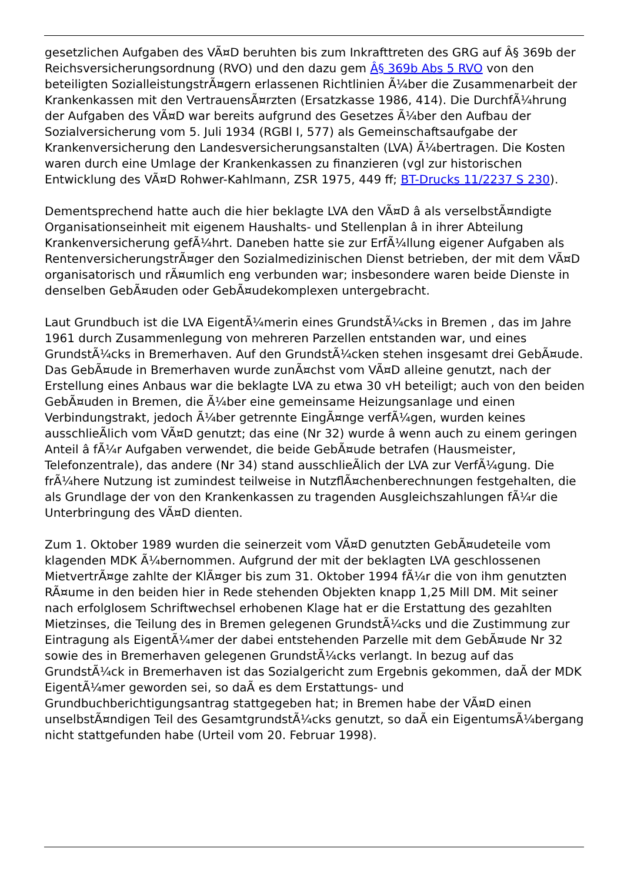gesetzlichen Aufgaben des VÃ¤D beruhten bis zum Inkrafttreten des GRG auf Â§ 369b der Reichsversicherungsordnung (RVO) und den dazu gem Â§ 369b Abs 5 RVO von den beteiligten SozialleistungstrÃ¤gern erlassenen Richtlinien Ã¼ber die Zusammenarbeit der Krankenkassen mit den VertrauensÃ¤rzten (Ersatzkasse 1986, 414). Die DurchfÃ¼hrung der Aufgaben des VÃ¤D war bereits aufgrund des Gesetzes Ã¼ber den Aufbau der Sozialversicherung vom 5. Juli 1934 (RGBl I, 577) als Gemeinschaftsaufgabe der Krankenversicherung den Landesversicherungsanstalten (LVA) Ã¼bertragen. Die Kosten waren durch eine Umlage der Krankenkassen zu finanzieren (vgl zur historischen Entwicklung des VÃ¤D Rohwer-Kahlmann, ZSR 1975, 449 ff; BT-Drucks 11/2237 S 230).
Dementsprechend hatte auch die hier beklagte LVA den VÃ¤D â als verselbstÃ¤ndigte Organisationseinheit mit eigenem Haushalts- und Stellenplan â in ihrer Abteilung Krankenversicherung gefÃ¼hrt. Daneben hatte sie zur ErfÃ¼llung eigener Aufgaben als RentenversicherungstrÃ¤ger den Sozialmedizinischen Dienst betrieben, der mit dem VÃ¤D organisatorisch und rÃ¤umlich eng verbunden war; insbesondere waren beide Dienste in denselben GebÃ¤uden oder GebÃ¤udekomplexen untergebracht.
Laut Grundbuch ist die LVA EigentÃ¼merin eines GrundstÃ¼cks in Bremen , das im Jahre 1961 durch Zusammenlegung von mehreren Parzellen entstanden war, und eines GrundstÃ¼cks in Bremerhaven. Auf den GrundstÃ¼cken stehen insgesamt drei GebÃ¤ude. Das GebÃ¤ude in Bremerhaven wurde zunÃ¤chst vom VÃ¤D alleine genutzt, nach der Erstellung eines Anbaus war die beklagte LVA zu etwa 30 vH beteiligt; auch von den beiden GebÃ¤uden in Bremen, die Ã¼ber eine gemeinsame Heizungsanlage und einen Verbindungstrakt, jedoch Ã¼ber getrennte EingÃ¤nge verfÃ¼gen, wurden keines ausschlieÃlich vom VÃ¤D genutzt; das eine (Nr 32) wurde â wenn auch zu einem geringen Anteil â fÃ¼r Aufgaben verwendet, die beide GebÃ¤ude betrafen (Hausmeister, Telefonzentrale), das andere (Nr 34) stand ausschlieÃlich der LVA zur VerfÃ¼gung. Die frÃ¼here Nutzung ist zumindest teilweise in NutzflÃ¤chenberechnungen festgehalten, die als Grundlage der von den Krankenkassen zu tragenden Ausgleichszahlungen fÃ¼r die Unterbringung des VÃ¤D dienten.
Zum 1. Oktober 1989 wurden die seinerzeit vom VÃ¤D genutzten GebÃ¤udeteile vom klagenden MDK Ã¼bernommen. Aufgrund der mit der beklagten LVA geschlossenen MietvertrÃ¤ge zahlte der KlÃ¤ger bis zum 31. Oktober 1994 fÃ¼r die von ihm genutzten RÃ¤ume in den beiden hier in Rede stehenden Objekten knapp 1,25 Mill DM. Mit seiner nach erfolglosem Schriftwechsel erhobenen Klage hat er die Erstattung des gezahlten Mietzinses, die Teilung des in Bremen gelegenen GrundstÃ¼cks und die Zustimmung zur Eintragung als EigentÃ¼mer der dabei entstehenden Parzelle mit dem GebÃ¤ude Nr 32 sowie des in Bremerhaven gelegenen GrundstÃ¼cks verlangt. In bezug auf das GrundstÃ¼ck in Bremerhaven ist das Sozialgericht zum Ergebnis gekommen, daÃ der MDK EigentÃ¼mer geworden sei, so daÃ es dem Erstattungs- und Grundbuchberichtigungsantrag stattgegeben hat; in Bremen habe der VÃ¤D einen unselbstÃ¤ndigen Teil des GesamtgrundstÃ¼cks genutzt, so daÃ ein EigentumsÃ¼bergang nicht stattgefunden habe (Urteil vom 20. Februar 1998).